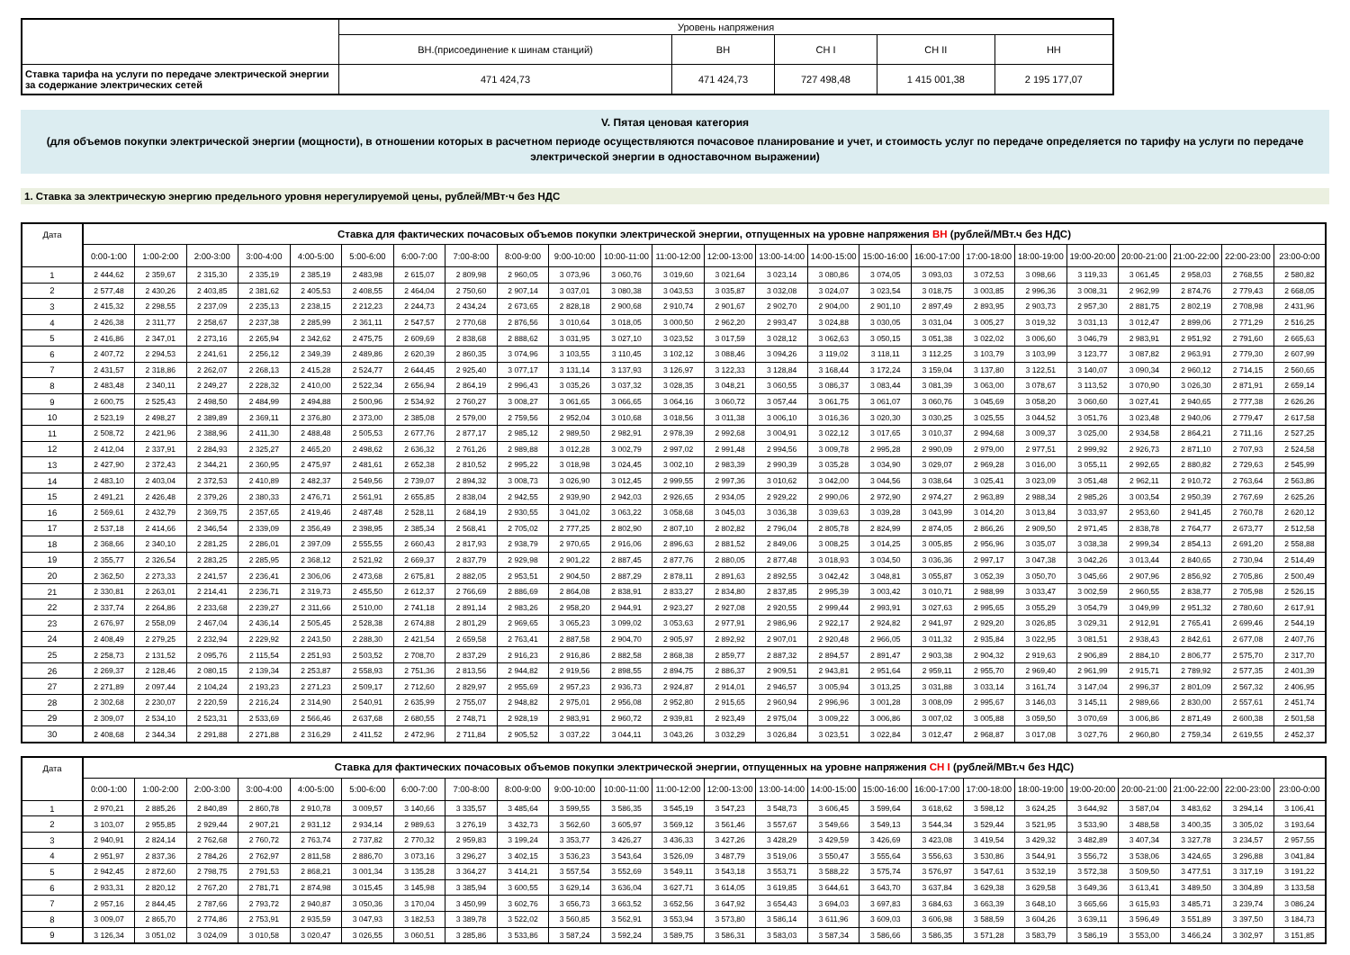| | Уровень напряжения | | | | |
| | ВН.(присоединение к шинам станций) | ВН | СН I | СН II | НН |
| Ставка тарифа на услуги по передаче электрической энергии за содержание электрических сетей | 471 424,73 | 471 424,73 | 727 498,48 | 1 415 001,38 | 2 195 177,07 |
V. Пятая ценовая категория
(для объемов покупки электрической энергии (мощности), в отношении которых в расчетном периоде осуществляются почасовое планирование и учет, и стоимость услуг по передаче определяется по тарифу на услуги по передаче электрической энергии в одноставочном выражении)
1. Ставка за электрическую энергию предельного уровня нерегулируемой цены, рублей/МВт·ч без НДС
| Дата | Ставка для фактических почасовых объемов покупки электрической энергии, отпущенных на уровне напряжения ВН (рублей/МВт.ч без НДС) | | | | | | | | | | | | | | | | | | | | | | | |
| --- | --- | --- | --- | --- | --- | --- | --- | --- | --- | --- | --- | --- | --- | --- | --- | --- | --- | --- | --- | --- | --- | --- | --- | --- |
| | 0:00-1:00 | 1:00-2:00 | 2:00-3:00 | 3:00-4:00 | 4:00-5:00 | 5:00-6:00 | 6:00-7:00 | 7:00-8:00 | 8:00-9:00 | 9:00-10:00 | 10:00-11:00 | 11:00-12:00 | 12:00-13:00 | 13:00-14:00 | 14:00-15:00 | 15:00-16:00 | 16:00-17:00 | 17:00-18:00 | 18:00-19:00 | 19:00-20:00 | 20:00-21:00 | 21:00-22:00 | 22:00-23:00 | 23:00-0:00 |
| 1 | 2 444,62 | 2 359,67 | 2 315,30 | 2 335,19 | 2 385,19 | 2 483,98 | 2 615,07 | 2 809,98 | 2 960,05 | 3 073,96 | 3 060,76 | 3 019,60 | 3 021,64 | 3 023,14 | 3 080,86 | 3 074,05 | 3 093,03 | 3 072,53 | 3 098,66 | 3 119,33 | 3 061,45 | 2 958,03 | 2 768,55 | 2 580,82 |
| 2 | 2 577,48 | 2 430,26 | 2 403,85 | 2 381,62 | 2 405,53 | 2 408,55 | 2 464,04 | 2 750,60 | 2 907,14 | 3 037,01 | 3 080,38 | 3 043,53 | 3 035,87 | 3 032,08 | 3 024,07 | 3 023,54 | 3 018,75 | 3 003,85 | 2 996,36 | 3 008,31 | 2 962,99 | 2 874,76 | 2 779,43 | 2 668,05 |
| 3 | 2 415,32 | 2 298,55 | 2 237,09 | 2 235,13 | 2 238,15 | 2 212,23 | 2 244,73 | 2 434,24 | 2 673,65 | 2 828,18 | 2 900,68 | 2 910,74 | 2 901,67 | 2 902,70 | 2 904,00 | 2 901,10 | 2 897,49 | 2 893,95 | 2 903,73 | 2 957,30 | 2 881,75 | 2 802,19 | 2 708,98 | 2 431,96 |
| 4 | 2 426,38 | 2 311,77 | 2 258,67 | 2 237,38 | 2 285,99 | 2 361,11 | 2 547,57 | 2 770,68 | 2 876,56 | 3 010,64 | 3 018,05 | 3 000,50 | 2 962,20 | 2 993,47 | 3 024,88 | 3 030,05 | 3 031,04 | 3 005,27 | 3 019,32 | 3 031,13 | 3 012,47 | 2 899,06 | 2 771,29 | 2 516,25 |
| 5 | 2 416,86 | 2 347,01 | 2 273,16 | 2 265,94 | 2 342,62 | 2 475,75 | 2 609,69 | 2 838,68 | 2 888,62 | 3 031,95 | 3 027,10 | 3 023,52 | 3 017,59 | 3 028,12 | 3 062,63 | 3 050,15 | 3 051,38 | 3 022,02 | 3 006,60 | 3 046,79 | 2 983,91 | 2 951,92 | 2 791,60 | 2 665,63 |
| 6 | 2 407,72 | 2 294,53 | 2 241,61 | 2 256,12 | 2 349,39 | 2 489,86 | 2 620,39 | 2 860,35 | 3 074,96 | 3 103,55 | 3 110,45 | 3 102,12 | 3 088,46 | 3 094,26 | 3 119,02 | 3 118,11 | 3 112,25 | 3 103,79 | 3 103,99 | 3 123,77 | 3 087,82 | 2 963,91 | 2 779,30 | 2 607,99 |
| 7 | 2 431,57 | 2 318,86 | 2 262,07 | 2 268,13 | 2 415,28 | 2 524,77 | 2 644,45 | 2 925,40 | 3 077,17 | 3 131,14 | 3 137,93 | 3 126,97 | 3 122,33 | 3 128,84 | 3 168,44 | 3 172,24 | 3 159,04 | 3 137,80 | 3 122,51 | 3 140,07 | 3 090,34 | 2 960,12 | 2 714,15 | 2 560,65 |
| 8 | 2 483,48 | 2 340,11 | 2 249,27 | 2 228,32 | 2 410,00 | 2 522,34 | 2 656,94 | 2 864,19 | 2 996,43 | 3 035,26 | 3 037,32 | 3 028,35 | 3 048,21 | 3 060,55 | 3 086,37 | 3 083,44 | 3 081,39 | 3 063,00 | 3 078,67 | 3 113,52 | 3 070,90 | 3 026,30 | 2 871,91 | 2 659,14 |
| 9 | 2 600,75 | 2 525,43 | 2 498,50 | 2 484,99 | 2 494,88 | 2 500,96 | 2 534,92 | 2 760,27 | 3 008,27 | 3 061,65 | 3 066,65 | 3 064,16 | 3 060,72 | 3 057,44 | 3 061,75 | 3 061,07 | 3 060,76 | 3 045,69 | 3 058,20 | 3 060,60 | 3 027,41 | 2 940,65 | 2 777,38 | 2 626,26 |
| 10 | 2 523,19 | 2 498,27 | 2 389,89 | 2 369,11 | 2 376,80 | 2 373,00 | 2 385,08 | 2 579,00 | 2 759,56 | 2 952,04 | 3 010,68 | 3 018,56 | 3 011,38 | 3 006,10 | 3 016,36 | 3 020,30 | 3 030,25 | 3 025,55 | 3 044,52 | 3 051,76 | 3 023,48 | 2 940,06 | 2 779,47 | 2 617,58 |
| 11 | 2 508,72 | 2 421,96 | 2 388,96 | 2 411,30 | 2 488,48 | 2 505,53 | 2 677,76 | 2 877,17 | 2 985,12 | 2 989,50 | 2 982,91 | 2 978,39 | 2 992,68 | 3 004,91 | 3 022,12 | 3 017,65 | 3 010,37 | 2 994,68 | 3 009,37 | 3 025,00 | 2 934,58 | 2 864,21 | 2 711,16 | 2 527,25 |
| 12 | 2 412,04 | 2 337,91 | 2 284,93 | 2 325,27 | 2 465,20 | 2 498,62 | 2 636,32 | 2 761,26 | 2 989,88 | 3 012,28 | 3 002,79 | 2 997,02 | 2 991,48 | 2 994,56 | 3 009,78 | 2 995,28 | 2 990,09 | 2 979,00 | 2 977,51 | 2 999,92 | 2 926,73 | 2 871,10 | 2 707,93 | 2 524,58 |
| 13 | 2 427,90 | 2 372,43 | 2 344,21 | 2 360,95 | 2 475,97 | 2 481,61 | 2 652,38 | 2 810,52 | 2 995,22 | 3 018,98 | 3 024,45 | 3 002,10 | 2 983,39 | 2 990,39 | 3 035,28 | 3 034,90 | 3 029,07 | 2 969,28 | 3 016,00 | 3 055,11 | 2 992,65 | 2 880,82 | 2 729,63 | 2 545,99 |
| 14 | 2 483,10 | 2 403,04 | 2 372,53 | 2 410,89 | 2 482,37 | 2 549,56 | 2 739,07 | 2 894,32 | 3 008,73 | 3 026,90 | 3 012,45 | 2 999,55 | 2 997,36 | 3 010,62 | 3 042,00 | 3 044,56 | 3 038,64 | 3 025,41 | 3 023,09 | 3 051,48 | 2 962,11 | 2 910,72 | 2 763,64 | 2 563,86 |
| 15 | 2 491,21 | 2 426,48 | 2 379,26 | 2 380,33 | 2 476,71 | 2 561,91 | 2 655,85 | 2 838,04 | 2 942,55 | 2 939,90 | 2 942,03 | 2 926,65 | 2 934,05 | 2 929,22 | 2 990,06 | 2 972,90 | 2 974,27 | 2 963,89 | 2 988,34 | 2 985,26 | 3 003,54 | 2 950,39 | 2 767,69 | 2 625,26 |
| 16 | 2 569,61 | 2 432,79 | 2 369,75 | 2 357,65 | 2 419,46 | 2 487,48 | 2 528,11 | 2 684,19 | 2 930,55 | 3 041,02 | 3 063,22 | 3 058,68 | 3 045,03 | 3 036,38 | 3 039,63 | 3 039,28 | 3 043,99 | 3 014,20 | 3 013,84 | 3 033,97 | 2 953,60 | 2 941,45 | 2 760,78 | 2 620,12 |
| 17 | 2 537,18 | 2 414,66 | 2 346,54 | 2 339,09 | 2 356,49 | 2 398,95 | 2 385,34 | 2 568,41 | 2 705,02 | 2 777,25 | 2 802,90 | 2 807,10 | 2 802,82 | 2 796,04 | 2 805,78 | 2 824,99 | 2 874,05 | 2 866,26 | 2 909,50 | 2 971,45 | 2 838,78 | 2 764,77 | 2 673,77 | 2 512,58 |
| 18 | 2 368,66 | 2 340,10 | 2 281,25 | 2 286,01 | 2 397,09 | 2 555,55 | 2 660,43 | 2 817,93 | 2 938,79 | 2 970,65 | 2 916,06 | 2 896,63 | 2 881,52 | 2 849,06 | 3 008,25 | 3 014,25 | 3 005,85 | 2 956,96 | 3 035,07 | 3 038,38 | 2 999,34 | 2 854,13 | 2 691,20 | 2 558,88 |
| 19 | 2 355,77 | 2 326,54 | 2 283,25 | 2 285,95 | 2 368,12 | 2 521,92 | 2 669,37 | 2 837,79 | 2 929,98 | 2 901,22 | 2 887,45 | 2 877,76 | 2 880,05 | 2 877,48 | 3 018,93 | 3 034,50 | 3 036,36 | 2 997,17 | 3 047,38 | 3 042,26 | 3 013,44 | 2 840,65 | 2 730,94 | 2 514,49 |
| 20 | 2 362,50 | 2 273,33 | 2 241,57 | 2 236,41 | 2 306,06 | 2 473,68 | 2 675,81 | 2 882,05 | 2 953,51 | 2 904,50 | 2 887,29 | 2 878,11 | 2 891,63 | 2 892,55 | 3 042,42 | 3 048,81 | 3 055,87 | 3 052,39 | 3 050,70 | 3 045,66 | 2 907,96 | 2 856,92 | 2 705,86 | 2 500,49 |
| 21 | 2 330,81 | 2 263,01 | 2 214,41 | 2 236,71 | 2 319,73 | 2 455,50 | 2 612,37 | 2 766,69 | 2 886,69 | 2 864,08 | 2 838,91 | 2 833,27 | 2 834,80 | 2 837,85 | 2 995,39 | 3 003,42 | 3 010,71 | 2 988,99 | 3 033,47 | 3 002,59 | 2 960,55 | 2 838,77 | 2 705,98 | 2 526,15 |
| 22 | 2 337,74 | 2 264,86 | 2 233,68 | 2 239,27 | 2 311,66 | 2 510,00 | 2 741,18 | 2 891,14 | 2 983,26 | 2 958,20 | 2 944,91 | 2 923,27 | 2 927,08 | 2 920,55 | 2 999,44 | 2 993,91 | 3 027,63 | 2 995,65 | 3 055,29 | 3 054,79 | 3 049,99 | 2 951,32 | 2 780,60 | 2 617,91 |
| 23 | 2 676,97 | 2 558,09 | 2 467,04 | 2 436,14 | 2 505,45 | 2 528,38 | 2 674,88 | 2 801,29 | 2 969,65 | 3 065,23 | 3 099,02 | 3 053,63 | 2 977,91 | 2 986,96 | 2 922,17 | 2 924,82 | 2 941,97 | 2 929,20 | 3 026,85 | 3 029,31 | 2 912,91 | 2 765,41 | 2 699,46 | 2 544,19 |
| 24 | 2 408,49 | 2 279,25 | 2 232,94 | 2 229,92 | 2 243,50 | 2 288,30 | 2 421,54 | 2 659,58 | 2 763,41 | 2 887,58 | 2 904,70 | 2 905,97 | 2 892,92 | 2 907,01 | 2 920,48 | 2 966,05 | 3 011,32 | 2 935,84 | 3 022,95 | 3 081,51 | 2 938,43 | 2 842,61 | 2 677,08 | 2 407,76 |
| 25 | 2 258,73 | 2 131,52 | 2 095,76 | 2 115,54 | 2 251,93 | 2 503,52 | 2 708,70 | 2 837,29 | 2 916,23 | 2 916,86 | 2 882,58 | 2 868,38 | 2 859,77 | 2 887,32 | 2 894,57 | 2 891,47 | 2 903,38 | 2 904,32 | 2 919,63 | 2 906,89 | 2 884,10 | 2 806,77 | 2 575,70 | 2 317,70 |
| 26 | 2 269,37 | 2 128,46 | 2 080,15 | 2 139,34 | 2 253,87 | 2 558,93 | 2 751,36 | 2 813,56 | 2 944,82 | 2 919,56 | 2 898,55 | 2 894,75 | 2 886,37 | 2 909,51 | 2 943,81 | 2 951,64 | 2 959,11 | 2 955,70 | 2 969,40 | 2 961,99 | 2 915,71 | 2 789,92 | 2 577,35 | 2 401,39 |
| 27 | 2 271,89 | 2 097,44 | 2 104,24 | 2 193,23 | 2 271,23 | 2 509,17 | 2 712,60 | 2 829,97 | 2 955,69 | 2 957,23 | 2 936,73 | 2 924,87 | 2 914,01 | 2 946,57 | 3 005,94 | 3 013,25 | 3 031,88 | 3 033,14 | 3 161,74 | 3 147,04 | 2 996,37 | 2 801,09 | 2 567,32 | 2 406,95 |
| 28 | 2 302,68 | 2 230,07 | 2 220,59 | 2 216,24 | 2 314,90 | 2 540,91 | 2 635,99 | 2 755,07 | 2 948,82 | 2 975,01 | 2 956,08 | 2 952,80 | 2 915,65 | 2 960,94 | 2 996,96 | 3 001,28 | 3 008,09 | 2 995,67 | 3 146,03 | 3 145,11 | 2 989,66 | 2 830,00 | 2 557,61 | 2 451,74 |
| 29 | 2 309,07 | 2 534,10 | 2 523,31 | 2 533,69 | 2 566,46 | 2 637,68 | 2 680,55 | 2 748,71 | 2 928,19 | 2 983,91 | 2 960,72 | 2 939,81 | 2 923,49 | 2 975,04 | 3 009,22 | 3 006,86 | 3 007,02 | 3 005,88 | 3 059,50 | 3 070,69 | 3 006,86 | 2 871,49 | 2 600,38 | 2 501,58 |
| 30 | 2 408,68 | 2 344,34 | 2 291,88 | 2 271,88 | 2 316,29 | 2 411,52 | 2 472,96 | 2 711,84 | 2 905,52 | 3 037,22 | 3 044,11 | 3 043,26 | 3 032,29 | 3 026,84 | 3 023,51 | 3 022,84 | 3 012,47 | 2 968,87 | 3 017,08 | 3 027,76 | 2 960,80 | 2 759,34 | 2 619,55 | 2 452,37 |
| Дата | Ставка для фактических почасовых объемов покупки электрической энергии, отпущенных на уровне напряжения СН I (рублей/МВт.ч без НДС) | | | | | | | | | | | | | | | | | | | | | | | |
| --- | --- | --- | --- | --- | --- | --- | --- | --- | --- | --- | --- | --- | --- | --- | --- | --- | --- | --- | --- | --- | --- | --- | --- | --- |
| | 0:00-1:00 | 1:00-2:00 | 2:00-3:00 | 3:00-4:00 | 4:00-5:00 | 5:00-6:00 | 6:00-7:00 | 7:00-8:00 | 8:00-9:00 | 9:00-10:00 | 10:00-11:00 | 11:00-12:00 | 12:00-13:00 | 13:00-14:00 | 14:00-15:00 | 15:00-16:00 | 16:00-17:00 | 17:00-18:00 | 18:00-19:00 | 19:00-20:00 | 20:00-21:00 | 21:00-22:00 | 22:00-23:00 | 23:00-0:00 |
| 1 | 2 970,21 | 2 885,26 | 2 840,89 | 2 860,78 | 2 910,78 | 3 009,57 | 3 140,66 | 3 335,57 | 3 485,64 | 3 599,55 | 3 586,35 | 3 545,19 | 3 547,23 | 3 548,73 | 3 606,45 | 3 599,64 | 3 618,62 | 3 598,12 | 3 624,25 | 3 644,92 | 3 587,04 | 3 483,62 | 3 294,14 | 3 106,41 |
| 2 | 3 103,07 | 2 955,85 | 2 929,44 | 2 907,21 | 2 931,12 | 2 934,14 | 2 989,63 | 3 276,19 | 3 432,73 | 3 562,60 | 3 605,97 | 3 569,12 | 3 561,46 | 3 557,67 | 3 549,66 | 3 549,13 | 3 544,34 | 3 529,44 | 3 521,95 | 3 533,90 | 3 488,58 | 3 400,35 | 3 305,02 | 3 193,64 |
| 3 | 2 940,91 | 2 824,14 | 2 762,68 | 2 760,72 | 2 763,74 | 2 737,82 | 2 770,32 | 2 959,83 | 3 199,24 | 3 353,77 | 3 426,27 | 3 436,33 | 3 427,26 | 3 428,29 | 3 429,59 | 3 426,69 | 3 423,08 | 3 419,54 | 3 429,32 | 3 482,89 | 3 407,34 | 3 327,78 | 3 234,57 | 2 957,55 |
| 4 | 2 951,97 | 2 837,36 | 2 784,26 | 2 762,97 | 2 811,58 | 2 886,70 | 3 073,16 | 3 296,27 | 3 402,15 | 3 536,23 | 3 543,64 | 3 526,09 | 3 487,79 | 3 519,06 | 3 550,47 | 3 555,64 | 3 556,63 | 3 530,86 | 3 544,91 | 3 556,72 | 3 538,06 | 3 424,65 | 3 296,88 | 3 041,84 |
| 5 | 2 942,45 | 2 872,60 | 2 798,75 | 2 791,53 | 2 868,21 | 3 001,34 | 3 135,28 | 3 364,27 | 3 414,21 | 3 557,54 | 3 552,69 | 3 549,11 | 3 543,18 | 3 553,71 | 3 588,22 | 3 575,74 | 3 576,97 | 3 547,61 | 3 532,19 | 3 572,38 | 3 509,50 | 3 477,51 | 3 317,19 | 3 191,22 |
| 6 | 2 933,31 | 2 820,12 | 2 767,20 | 2 781,71 | 2 874,98 | 3 015,45 | 3 145,98 | 3 385,94 | 3 600,55 | 3 629,14 | 3 636,04 | 3 627,71 | 3 614,05 | 3 619,85 | 3 644,61 | 3 643,70 | 3 637,84 | 3 629,38 | 3 629,58 | 3 649,36 | 3 613,41 | 3 489,50 | 3 304,89 | 3 133,58 |
| 7 | 2 957,16 | 2 844,45 | 2 787,66 | 2 793,72 | 2 940,87 | 3 050,36 | 3 170,04 | 3 450,99 | 3 602,76 | 3 656,73 | 3 663,52 | 3 652,56 | 3 647,92 | 3 654,43 | 3 694,03 | 3 697,83 | 3 684,63 | 3 663,39 | 3 648,10 | 3 665,66 | 3 615,93 | 3 485,71 | 3 239,74 | 3 086,24 |
| 8 | 3 009,07 | 2 865,70 | 2 774,86 | 2 753,91 | 2 935,59 | 3 047,93 | 3 182,53 | 3 389,78 | 3 522,02 | 3 560,85 | 3 562,91 | 3 553,94 | 3 573,80 | 3 586,14 | 3 611,96 | 3 609,03 | 3 606,98 | 3 588,59 | 3 604,26 | 3 639,11 | 3 596,49 | 3 551,89 | 3 397,50 | 3 184,73 |
| 9 | 3 126,34 | 3 051,02 | 3 024,09 | 3 010,58 | 3 020,47 | 3 026,55 | 3 060,51 | 3 285,86 | 3 533,86 | 3 587,24 | 3 592,24 | 3 589,75 | 3 586,31 | 3 583,03 | 3 587,34 | 3 586,66 | 3 586,35 | 3 571,28 | 3 583,79 | 3 586,19 | 3 553,00 | 3 466,24 | 3 302,97 | 3 151,85 |